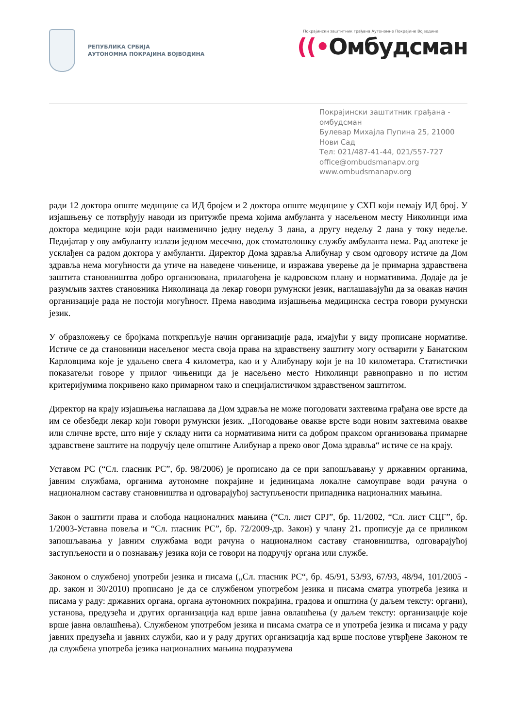РЕПУБЛИКА СРБИЈА
АУТОНОМНА ПОКРАЈИНА ВОЈВОДИНА
Покрајински заштитник грађана Аутономне Покрајине Војводине
((•Омбудсман
Покрајински заштитник грађана - омбудсман
Булевар Михајла Пупина 25, 21000 Нови Сад
Тел: 021/487-41-44, 021/557-727
office@ombudsmanapv.org
www.ombudsmanapv.org
ради 12 доктора опште медицине са ИД бројем и 2 доктора опште медицине у СХП који немају ИД број. У изјашњењу се потврђују наводи из притужбе према којима амбуланта у насељеном месту Николинци има доктора медицине који ради наизменично једну недељу 3 дана, а другу недељу 2 дана у току недеље. Педијатар у ову амбуланту излази једном месечно, док стоматолошку службу амбуланта нема. Рад апотеке је усклађен са радом доктора у амбуланти. Директор Дома здравља Алибунар у свом одговору истиче да Дом здравља нема могућности да утиче на наведене чињенице, и изражава уверење да је примарна здравствена заштита становништва добро организована, прилагођена је кадровском плану и нормативима. Додаје да је разумљив захтев становника Николинаца да лекар говори румунски језик, наглашавајући да за овакав начин организације рада не постоји могућност. Према наводима изјашњења медицинска сестра говори румунски језик.
У образложењу се бројкама поткрепљује начин организације рада, имајући у виду прописане нормативе. Истиче се да становници насељеног места своја права на здравствену заштиту могу остварити у Банатским Карловцима које је удаљено свега 4 километра, као и у Алибунару који је на 10 километара. Статистички показатељи говоре у прилог чињеници да је насељено место Николинци равноправно и по истим критеријумима покривено како примарном тако и специјалистичком здравственом заштитом.
Директор на крају изјашњења наглашава да Дом здравља не може погодовати захтевима грађана ове врсте да им се обезбеди лекар који говори румунски језик. „Погодовање овакве врсте води новим захтевима овакве или сличне врсте, што није у складу нити са нормативима нити са добром праксом организовања примарне здравствене заштите на подручју целе општине Алибунар а преко овог Дома здравља“ истиче се на крају.
Уставом РС (“Сл. гласник РС”, бр. 98/2006) је прописано да се при запошљавању у државним органима, јавним службама, органима аутономне покрајине и јединицама локалне самоуправе води рачуна о националном саставу становништва и одговарајућој заступљености припадника националних мањина.
Закон о заштити права и слобода националних мањина (“Сл. лист СРЈ”, бр. 11/2002, “Сл. лист СЦГ”, бр. 1/2003-Уставна повеља и “Сл. гласник РС”, бр. 72/2009-др. Закон) у члану 21. прописује да се приликом запошљавања у јавним службама води рачуна о националном саставу становништва, одговарајућој заступљености и о познавању језика који се говори на подручју органа или службе.
Законом о службеној употреби језика и писама („Сл. гласник РС“, бр. 45/91, 53/93, 67/93, 48/94, 101/2005 - др. закон и 30/2010) прописано је да се службеном употребом језика и писама сматра употреба језика и писама у раду: државних органа, органа аутономних покрајина, градова и општина (у даљем тексту: органи), установа, предузећа и других организација кад врше јавна овлашћења (у даљем тексту: организације које врше јавна овлашћења). Службеном употребом језика и писама сматра се и употреба језика и писама у раду јавних предузећа и јавних служби, као и у раду других организација кад врше послове утврђене Законом те да службена употреба језика националних мањина подразумева